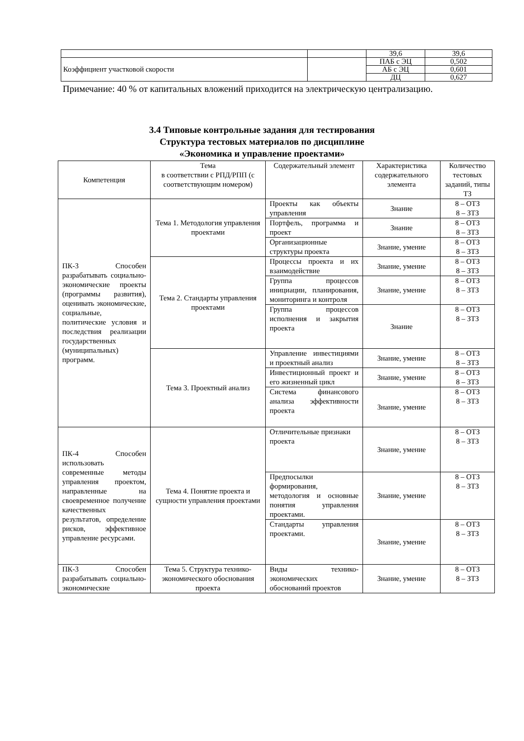| | | 39,6 | 39,6 |
| Коэффициент участковой скорости | | ПАБ с ЭЦ | 0,502 |
| | | АБ с ЭЦ | 0,601 |
| | | ДЦ | 0,627 |
Примечание: 40 % от капитальных вложений приходится на электрическую централизацию.
3.4 Типовые контрольные задания для тестирования
Структура тестовых материалов по дисциплине
«Экономика и управление проектами»
| Компетенция | Тема в соответствии с РПД/РПП (с соответствующим номером) | Содержательный элемент | Характеристика содержательного элемента | Количество тестовых заданий, типы ТЗ |
| --- | --- | --- | --- | --- |
| ПК-3 Способен разрабатывать социально-экономические проекты (программы развития), оценивать экономические, социальные, политические условия и последствия реализации государственных (муниципальных) программ. | Тема 1. Методология управления проектами | Проекты как объекты управления | Знание | 8 – ОТЗ 8 – ЗТЗ |
| | | Портфель, программа и проект | Знание | 8 – ОТЗ 8 – ЗТЗ |
| | | Организационные структуры проекта | Знание, умение | 8 – ОТЗ 8 – ЗТЗ |
| | Тема 2. Стандарты управления проектами | Процессы проекта и их взаимодействие | Знание, умение | 8 – ОТЗ 8 – ЗТЗ |
| | | Группа процессов инициации, планирования, мониторинга и контроля | Знание, умение | 8 – ОТЗ 8 – ЗТЗ |
| | | Группа процессов исполнения и закрытия проекта | Знание | 8 – ОТЗ 8 – ЗТЗ |
| | Тема 3. Проектный анализ | Управление инвестициями и проектный анализ | Знание, умение | 8 – ОТЗ 8 – ЗТЗ |
| | | Инвестиционный проект и его жизненный цикл | Знание, умение | 8 – ОТЗ 8 – ЗТЗ |
| | | Система финансового анализа эффективности проекта | Знание, умение | 8 – ОТЗ 8 – ЗТЗ |
| ПК-4 Способен использовать современные методы управления проектом, направленные на своевременное получение качественных результатов, определение рисков, эффективное управление ресурсами. | Тема 4. Понятие проекта и сущности управления проектами | Отличительные признаки проекта | Знание, умение | 8 – ОТЗ 8 – ЗТЗ |
| | | Предпосылки формирования, методология и основные понятия управления проектами. | Знание, умение | 8 – ОТЗ 8 – ЗТЗ |
| | | Стандарты управления проектами. | Знание, умение | 8 – ОТЗ 8 – ЗТЗ |
| ПК-3 Способен разрабатывать социально-экономические | Тема 5. Структура технико-экономического обоснования проекта | Виды технико-экономических обоснований проектов | Знание, умение | 8 – ОТЗ 8 – ЗТЗ |